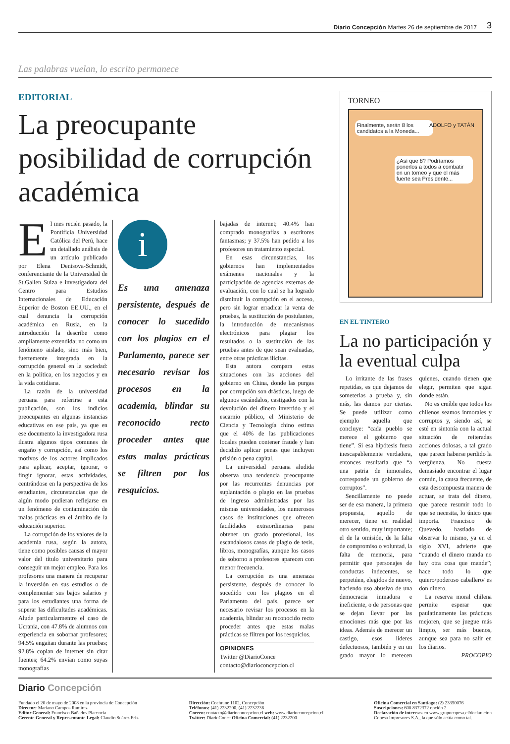Diario Concepción Martes 26 de septiembre de 2017 3
Las palabras vuelan, lo escrito permanece
EDITORIAL
La preocupante posibilidad de corrupción académica
El mes recién pasado, la Pontificia Universidad Católica del Perú, hace un detallado análisis de un artículo publicado por Elena Denisova-Schmidt, conferenciante de la Universidad de St.Gallen Suiza e investigadora del Centro para Estudios Internacionales de Educación Superior de Boston EE.UU., en el cual denuncia la corrupción académica en Rusia, en la introducción la describe como ampliamente extendida; no como un fenómeno aislado, sino más bien, fuertemente integrada en la corrupción general en la sociedad: en la política, en los negocios y en la vida cotidiana.
La razón de la universidad peruana para referirse a esta publicación, son los indicios preocupantes en algunas instancias educativas en ese país, ya que en ese documento la investigadora rusa ilustra algunos tipos comunes de engaño y corrupción, así como los motivos de los actores implicados para aplicar, aceptar, ignorar, o fingir ignorar, estas actividades, centrándose en la perspectiva de los estudiantes, circunstancias que de algún modo pudieran reflejarse en un fenómeno de contaminación de malas prácticas en el ámbito de la educación superior.
La corrupción de los valores de la academia rusa, según la autora, tiene como posibles causas el mayor valor del título universitario para conseguir un mejor empleo. Para los profesores una manera de recuperar la inversión en sus estudios o de complementar sus bajos salarios y para los estudiantes una forma de superar las dificultades académicas. Alude particularmentre el caso de Ucrania, con 47.8% de alumnos con experiencia en sobornar profesores; 94.5% engañan durante las pruebas; 92.8% copian de internet sin citar fuentes; 64.2% envían como suyas monografías
i
Es una amenaza persistente, después de conocer lo sucedido con los plagios en el Parlamento, parece ser necesario revisar los procesos en la academia, blindar su reconocido recto proceder antes que estas malas prácticas se filtren por los resquicios.
bajadas de internet; 40.4% han comprado monografías a escritores fantasmas; y 37.5% han pedido a los profesores un tratamiento especial.
En esas circunstancias, los gobiernos han implementados exámenes nacionales y la participación de agencias externas de evaluación, con lo cual se ha logrado disminuir la corrupción en el acceso, pero sin lograr erradicar la venta de pruebas, la sustitución de postulantes, la introducción de mecanismos electrónicos para plagiar los resultados o la sustitución de las pruebas antes de que sean evaluadas, entre otras prácticas ilícitas.
Esta autora compara estas situaciones con las acciones del gobierno en China, donde las purgas por corrupción son drásticas, luego de algunos escándalos, castigados con la devolución del dinero invertido y el escarnio público, el Ministerio de Ciencia y Tecnología chino estima que el 40% de las publicaciones locales pueden contener fraude y han decidido aplicar penas que incluyen prisión o pena capital.
La universidad peruana aludida observa una tendencia preocupante por las recurrentes denuncias por suplantación o plagio en las pruebas de ingreso administradas por las mismas universidades, los numerosos casos de instituciones que ofrecen facilidades extraordinarias para obtener un grado profesional, los escandalosos casos de plagio de tesis, libros, monografías, aunque los casos de soborno a profesores aparecen con menor frecuencia.
La corrupción es una amenaza persistente, después de conocer lo sucedido con los plagios en el Parlamento del país, parece ser necesario revisar los procesos en la academia, blindar su reconocido recto proceder antes que estas malas prácticas se filtren por los resquicios.
OPINIONES
Twitter @DiarioConce
contacto@diarioconcepcion.cl
TORNEO
ADOLFO y TATÁN
Finalmente, serán 8 los candidatos a la Moneda...
¿Así que 8? Podríamos ponerlos a todos a combatir en un torneo y que el más fuerte sea Presidente...
EN EL TINTERO
La no participación y la eventual culpa
Lo irritante de las frases repetidas, es que dejamos de someterlas a prueba y, sin más, las damos por ciertas. Se puede utilizar como ejemplo aquella que concluye: “cada pueblo se merece el gobierno que tiene”. Si esa hipótesis fuera inescapablemente verdadera, entonces resultaría que “a una patria de inmorales, corresponde un gobierno de corruptos”.
Sencillamente no puede ser de esa manera, la primera propuesta, aquello de merecer, tiene en realidad otro sentido, muy importante; el de la omisión, de la falta de compromiso o voluntad, la falta de memoria, para permitir que personajes de conductas indecentes, se perpetúen, elegidos de nuevo, haciendo uso abusivo de una democracia inmadura e ineficiente, o de personas que se dejan llevar por las emociones más que por las ideas. Además de merecer un castigo, esos líderes defectuosos, también y en un grado mayor lo merecen quienes, cuando tienen que elegir, permiten que sigan donde están.
No es creíble que todos los chilenos seamos inmorales y corruptos y, siendo así, se esté en sintonía con la actual situación de reiteradas acciones dolosas, a tal grado que parece haberse perdido la vergüenza. No cuesta demasiado encontrar el lugar común, la causa frecuente, de esta descompuesta manera de actuar, se trata del dinero, que parece resumir todo lo que se necesita, lo único que importa. Francisco de Quevedo, hastiado de observar lo mismo, ya en el siglo XVI, advierte que “cuando el dinero manda no hay otra cosa que mande”; hace todo lo que quiero/poderoso caballero/ es don dinero.
La reserva moral chilena permite esperar que paulatinamente las prácticas mejoren, que se juegue más limpio, ser más buenos, aunque sea para no salir en los diarios.
PROCOPIO
Diario Concepción
Fundado el 20 de mayo de 2008 en la provincia de Concepción
Director: Mariano Campos Ramírez
Editor General: Francisco Bañados Placencia
Gerente General y Representante Legal: Claudio Suárez Eriz
Dirección: Cochrane 1102, Concepción
Teléfonos: (41) 2232200, (41) 2232236
Correo: contacto@diarioconcepcion.cl web: www.diarioconcepcion.cl
Twitter: DiarioConce Oficina Comercial: (41) 2232200
Oficina Comercial en Santiago: (2) 23350076
Suscripciones: 600 8372372 opción 2
Declaración de intereses en www.grupocopesa.cl/declaracion
Copesa Impresores S.A., la que sólo actúa como tal.